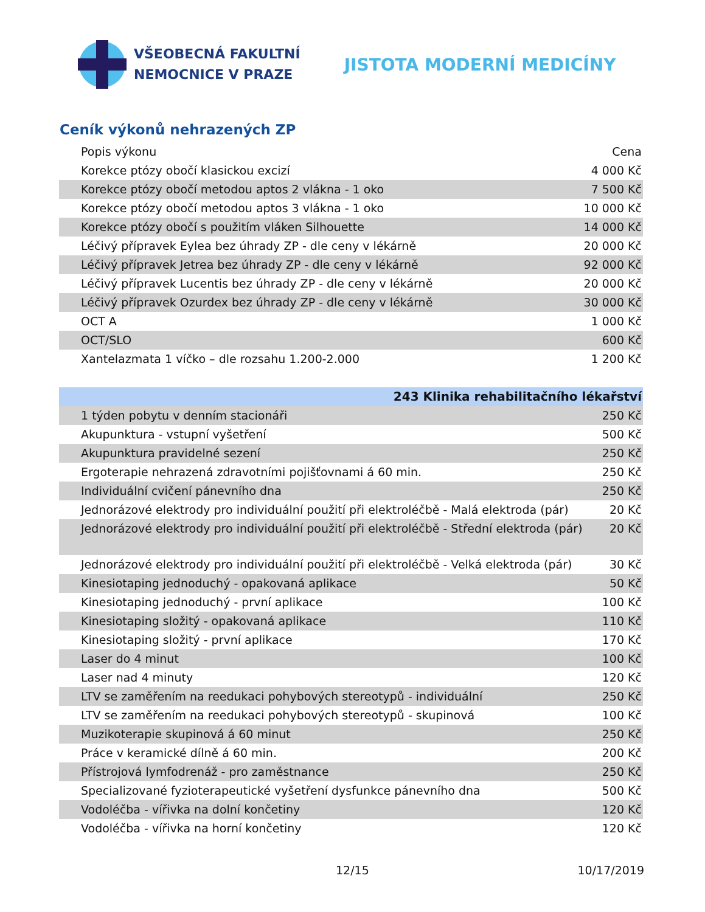VŠEOBECNÁ FAKULTNÍ
NEMOCNICE V PRAZE
JISTOTA MODERNÍ MEDICÍNY
Ceník výkonů nehrazených ZP
| Popis výkonu | Cena |
| --- | --- |
| Korekce ptózy obočí klasickou excizí | 4 000 Kč |
| Korekce ptózy obočí metodou aptos 2 vlákna - 1 oko | 7 500 Kč |
| Korekce ptózy obočí metodou aptos 3 vlákna - 1 oko | 10 000 Kč |
| Korekce ptózy obočí s použitím vláken Silhouette | 14 000 Kč |
| Léčivý přípravek Eylea bez úhrady ZP - dle ceny v lékárně | 20 000 Kč |
| Léčivý přípravek Jetrea bez úhrady ZP - dle ceny v lékárně | 92 000 Kč |
| Léčivý přípravek Lucentis bez úhrady ZP - dle ceny v lékárně | 20 000 Kč |
| Léčivý přípravek Ozurdex bez úhrady ZP - dle ceny v lékárně | 30 000 Kč |
| OCT A | 1 000 Kč |
| OCT/SLO | 600 Kč |
| Xantelazmata 1 víčko – dle rozsahu 1.200-2.000 | 1 200 Kč |
| 243 Klinika rehabilitačního lékařství | |
| 1 týden pobytu v denním stacionáři | 250 Kč |
| Akupunktura - vstupní vyšetření | 500 Kč |
| Akupunktura pravidelné sezení | 250 Kč |
| Ergoterapie nehrazená zdravotními pojišťovnami á 60 min. | 250 Kč |
| Individuální cvičení pánevního dna | 250 Kč |
| Jednorázové elektrody pro individuální použití při elektroléčbě - Malá elektroda (pár) | 20 Kč |
| Jednorázové elektrody pro individuální použití při elektroléčbě - Střední elektroda (pár) | 20 Kč |
| Jednorázové elektrody pro individuální použití při elektroléčbě - Velká elektroda (pár) | 30 Kč |
| Kinesiotaping jednoduchý - opakovaná aplikace | 50 Kč |
| Kinesiotaping jednoduchý - první aplikace | 100 Kč |
| Kinesiotaping složitý - opakovaná aplikace | 110 Kč |
| Kinesiotaping složitý - první aplikace | 170 Kč |
| Laser do 4 minut | 100 Kč |
| Laser nad 4 minuty | 120 Kč |
| LTV se zaměřením na reedukaci pohybových stereotypů - individuální | 250 Kč |
| LTV se zaměřením na reedukaci pohybových stereotypů - skupinová | 100 Kč |
| Muzikoterapie skupinová á 60 minut | 250 Kč |
| Práce v keramické dílně á 60 min. | 200 Kč |
| Přístrojová lymfodrenáž - pro zaměstnance | 250 Kč |
| Specializované fyzioterapeutické vyšetření dysfunkce pánevního dna | 500 Kč |
| Vodoléčba - vířivka na dolní končetiny | 120 Kč |
| Vodoléčba - vířivka na horní končetiny | 120 Kč |
12/15 10/17/2019